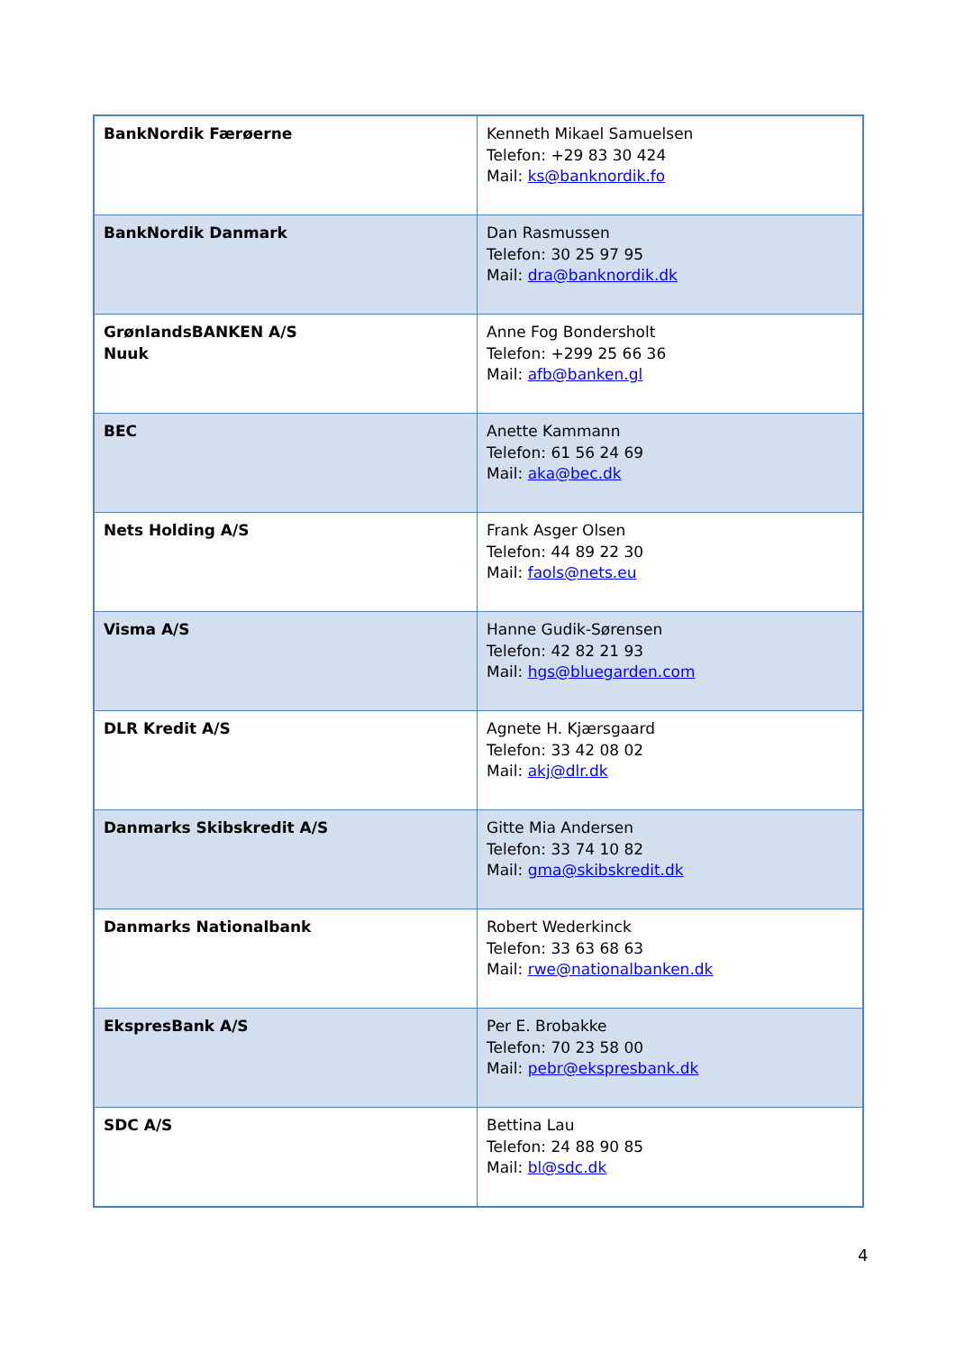| BankNordik Færøerne | Kenneth Mikael Samuelsen Telefon: +29 83 30 424 Mail: ks@banknordik.fo |
| BankNordik Danmark | Dan Rasmussen Telefon: 30 25 97 95 Mail: dra@banknordik.dk |
| GrønlandsBANKEN A/S Nuuk | Anne Fog Bondersholt Telefon: +299 25 66 36 Mail: afb@banken.gl |
| BEC | Anette Kammann Telefon: 61 56 24 69 Mail: aka@bec.dk |
| Nets Holding A/S | Frank Asger Olsen Telefon: 44 89 22 30 Mail: faols@nets.eu |
| Visma A/S | Hanne Gudik-Sørensen Telefon: 42 82 21 93 Mail: hgs@bluegarden.com |
| DLR Kredit A/S | Agnete H. Kjærsgaard Telefon: 33 42 08 02 Mail: akj@dlr.dk |
| Danmarks Skibskredit A/S | Gitte Mia Andersen Telefon: 33 74 10 82 Mail: gma@skibskredit.dk |
| Danmarks Nationalbank | Robert Wederkinck Telefon: 33 63 68 63 Mail: rwe@nationalbanken.dk |
| EkspresBank A/S | Per E. Brobakke Telefon: 70 23 58 00 Mail: pebr@ekspresbank.dk |
| SDC A/S | Bettina Lau Telefon: 24 88 90 85 Mail: bl@sdc.dk |
4